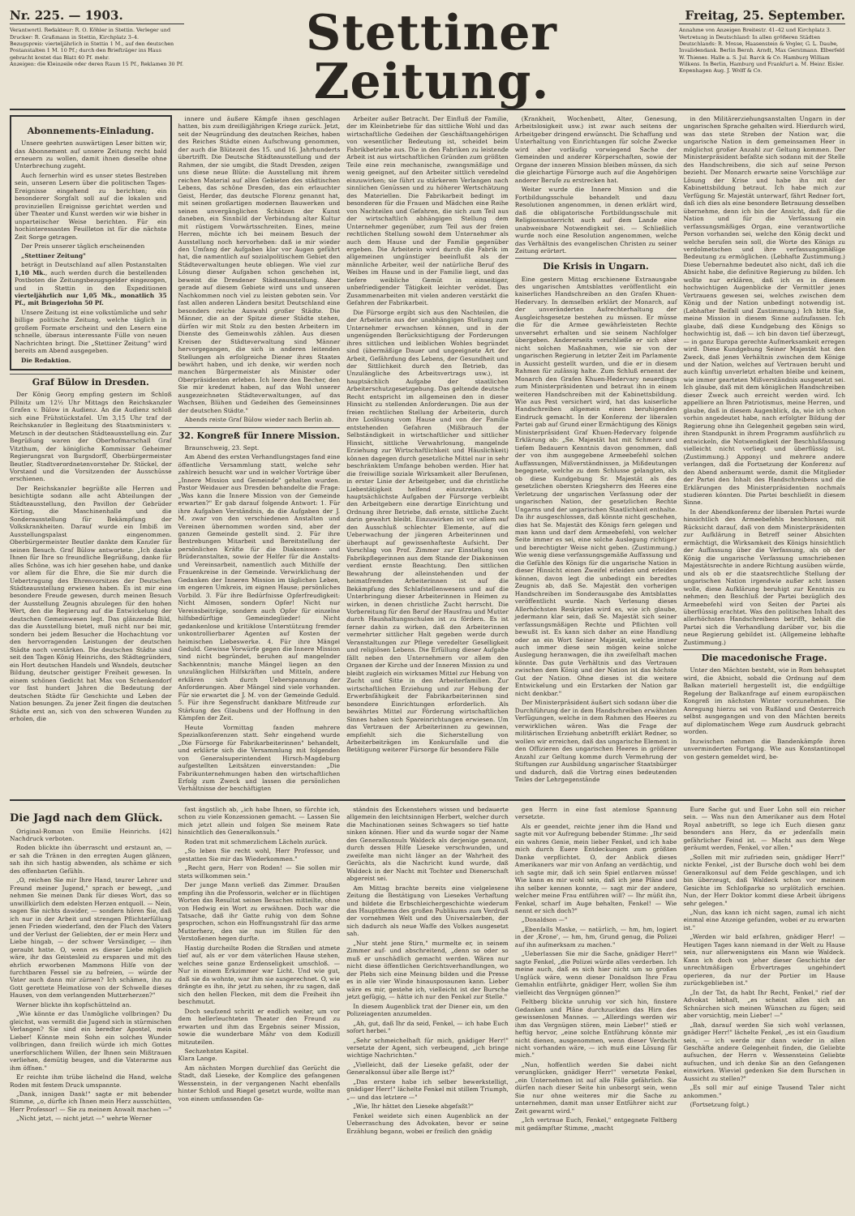Nr. 225. — 1903.
Verantwortl. Redakteur: R. O. Köhler in Stettin. Verleger und Drucker: R. Graßmann in Stettin, Kirchplatz 3–4.
Bezugspreis: vierteljährlich in Stettin 1 M., auf den deutschen Postanstalten 1 M. 10 Pf.; durch den Briefträger ins Haus gebracht kostet das Blatt 40 Pf. mehr.
Anzeigen: die Kleinzeile oder deren Raum 15 Pf., Reklamen 30 Pf.
Stettiner Zeitung.
Freitag, 25. September.
Annahme von Anzeigen Breitestr. 41–42 und Kirchplatz 3.
Vertretung in Deutschland: In allen größeren Städten Deutschlands: R. Mosse, Haasenstein & Vogler, G. L. Daube, Invalidendank. Berlin Bernh. Arndt, Max Gerstmann. Elberfeld W. Thienes. Halle a. S. Jul. Barck & Co. Hamburg William Wilkens. In Berlin, Hamburg und Frankfurt a. M. Heinr. Eisler. Kopenhagen Aug. J. Wolff & Co.
Abonnements-Einladung.
Unsere geehrten auswärtigen Leser bitten wir, das Abonnement auf unsere Zeitung recht bald erneuern zu wollen, damit ihnen dieselbe ohne Unterbrechung zugeht.
Auch fernerhin wird es unser stetes Bestreben sein, unseren Lesern über die politischen Tages-Ereignisse eingehend zu berichten; ein besonderer Sorgfalt soll auf die lokalen und provinziellen Ereignisse gerichtet werden und über Theater und Kunst werden wir wie bisher in unparteiischer Weise berichten. Für ein hochinteressantes Feuilleton ist für die nächste Zeit Sorge getragen.
Der Preis unserer täglich erscheinenden
„Stettiner Zeitung"
beträgt in Deutschland auf allen Postanstalten 1,10 Mk., auch werden durch die bestellenden Postboten die Zeitungsbezugsgelder eingezogen, und in Stettin in den Expeditionen vierteljährlich nur 1,05 Mk., monatlich 35 Pf., mit Bringerlohn 50 Pf.
Unsere Zeitung ist eine volkstümliche und sehr billige politische Zeitung, welche täglich in großem Formate erscheint und den Lesern eine schnelle, überaus interessante Fülle von neuen Nachrichten bringt. Die „Stettiner Zeitung" wird bereits am Abend ausgegeben.
Die Redaktion.
Graf Bülow in Dresden.
Der König Georg empfing gestern im Schloß Pillnitz um 12½ Uhr Mittags den Reichskanzler Grafen v. Bülow in Audienz. An die Audienz schloß sich eine Frühstückstafel. Um 3,15 Uhr traf der Reichskanzler in Begleitung des Staatsministers v. Metzsch in der deutschen Städteausstellung ein. Zur Begrüßung waren der Oberhofmarschall Graf Vitzthum, der königliche Kommissar Geheimer Regierungsrat von Burgsdorff, Oberbürgermeister Beutler, Stadtverordnetenvorsteher Dr. Stöckel, der Vorstand und die Vorsitzenden der Ausschüsse erschienen.
Der Reichskanzler begrüßte alle Herren und besichtigte sodann alle acht Abteilungen der Städteausstellung, den Pavillon der Gebrüder Körting, die Maschinenhalle und die Sonderausstellung für Bekämpfung der Volkskrankheiten. Darauf wurde ein Imbiß im Ausstellungspalast eingenommen. Oberbürgermeister Beutler dankte dem Kanzler für seinen Besuch. Graf Bülow antwortete: „Ich danke Ihnen für Ihre so freundliche Begrüßung, danke für alles Schöne, was ich hier gesehen habe, und danke vor allem für die Ehre, die Sie mir durch die Uebertragung des Ehrenvorsitzes der Deutschen Städteausstellung erwiesen haben. Es ist mir eine besondere Freude gewesen, durch meinen Besuch der Ausstellung Zeugnis abzulegen für den hohen Wert, den die Regierung auf die Entwickelung der deutschen Gemeinwesen legt. Das glänzende Bild, das die Ausstellung bietet, muß nicht nur bei mir, sondern bei jedem Besucher die Hochachtung vor den hervorragenden Leistungen der deutschen Städte noch verstärken. Die deutschen Städte sind seit den Tagen König Heinrichs, des Städtegründers, ein Hort deutschen Handels und Wandels, deutscher Bildung, deutscher geistiger Freiheit gewesen. In einem schönen Gedicht hat Max von Schenkendorf vor fast hundert Jahren die Bedeutung der deutschen Städte für Geschichte und Leben der Nation besungen. Zu jener Zeit fingen die deutschen Städte erst an, sich von den schweren Wunden zu erholen, die
innere und äußere Kämpfe ihnen geschlagen hatten, bis zum dreißigjährigen Kriege zurück. Jetzt, seit der Neugründung des deutschen Reiches, haben des Reiches Städte einen Aufschwung genommen, der auch die Blütezeit des 15. und 16. Jahrhunderts übertrifft. Die Deutsche Städteausstellung und der Rahmen, der sie umgibt, die Stadt Dresden, zeigen uns diese neue Blüte: die Ausstellung mit ihrem reichen Material auf allen Gebieten des städtischen Lebens, das schöne Dresden, das ein erlauchter Geist, Herder, das deutsche Florenz genannt hat, mit seinen großartigen modernen Bauwerken und seinen unvergänglichen Schätzen der Kunst daneben, ein Sinnbild der Verbindung alter Kultur mit rüstigem Vorwärtsschreiten. Eines, meine Herren, möchte ich bei meinem Besuch der Ausstellung noch hervorheben: daß ie mir wieder den Umfang der Aufgaben klar vor Augen geführt hat, die namentlich auf sozialpolitischem Gebiet den Städteverwaltungen heute obliegen. Wie viel zur Lösung dieser Aufgaben schon geschehen ist, beweist die Dresdener Städteausstellung. Aber gerade auf diesem Gebiete wird uns und unseren Nachkommen noch viel zu leisten geboten sein. Vor fast allen anderen Ländern besitzt Deutschland eine besonders reiche Auswahl großer Städte. Die Männer, die an der Spitze dieser Städte stehen, dürfen wir mit Stolz zu den besten Arbeitern im Dienste des Gemeinwohls zählen. Aus diesen Kreisen der Städteverwaltung sind Männer hervorgegangen, die sich in anderen leitenden Stellungen als erfolgreiche Diener ihres Staates bewährt haben, und ich denke, wir werden noch manchen Bürgermeister als Minister oder Oberpräsidenten erleben. Ich leere den Becher, den Sie mir kredenzt haben, auf das Wohl unserer ausgezeichneten Städteverwaltungen, auf das Wachsen, Blühen und Gedeihen des Gemeinsinnes der deutschen Städte."
Abends reiste Graf Bülow wieder nach Berlin ab.
32. Kongreß für Innere Mission.
Braunschweig, 23. Sept.
Am Abend des ersten Verhandlungstages fand eine öffentliche Versammlung statt, welche sehr zahlreich besucht war und in welcher Vorträge über „Innere Mission und Gemeinde" gehalten wurden. Pastor Weidauer aus Dresden behandelte die Frage: „Was kann die Innere Mission von der Gemeinde erwarten?" Er gab darauf folgende Antwort: 1. Für ihre Aufgaben Verständnis, da die Aufgaben der J. M. zwar von den verschiedenen Anstalten und Vereinen übernommen worden sind, aber der ganzen Gemeinde gestellt sind. 2. Für ihre Bestrebungen Mitarbeit und Bereitstellung der persönlichen Kräfte für die Diakonissen- und Brüderanstalten, sowie der Helfer für die Anstalts- und Vereinsarbeit, namentlich auch Mithilfe der Frauenkreise in der Gemeinde. Verwirklichung der Gedanken der Inneren Mission im täglichen Leben, im engeren Umkreis, im eignen Hause; persönliches Vorbild. 3. Für ihre Bedürfnisse Opferfreudigkeit: Nicht Almosen, sondern Opfer! Nicht nur Vereinsbeiträge, sondern auch Opfer für einzelne hilfsbedürftige Gemeindeglieder! Nicht gedankenlose und kritiklose Unterstützung fremder unkontrollierbarer Agenten auf Kosten der heimischen Liebeswerke. 4. Für ihre Mängel Geduld. Gewisse Vorwürfe gegen die Innere Mission sind nicht begründet, beruhen auf mangelnder Sachkenntnis; manche Mängel liegen an den unzulänglichen Hilfskräften und Mitteln, andere erklären sich durch Ueberspannung der Anforderungen. Aber Mängel sind viele vorhanden. Für sie erwartet die J. M. von der Gemeinde Geduld. 5. Für ihre Segensfrucht dankbare Mitfreude zur Stärkung des Glaubens und der Hoffnung in den Kämpfen der Zeit.
Heute Vormittag fanden mehrere Spezialkonferenzen statt. Sehr eingehend wurde „Die Fürsorge für Fabrikarbeiterinnen" behandelt, und erklärte sich die Versammlung mit folgenden von Generalsuperintendent Hirsch-Magdeburg aufgestellten Leitsätzen einverstanden: „Die Fabrikunternehmungen haben den wirtschaftlichen Erfolg zum Zweck und lassen die persönlichen Verhältnisse der beschäftigten
Arbeiter außer Betracht. Der Einfluß der Familie, der im Kleinbetriebe für das sittliche Wohl und das wirtschaftliche Gedeihen der Geschäftsangehörigen von wesentlicher Bedeutung ist, scheidet beim Fabrikbetriebe aus. Die in den Fabriken zu leistende Arbeit ist aus wirtschaftlichen Gründen zum größten Teile eine rein mechanische, zwangsmäßige und wenig geeignet, auf den Arbeiter sittlich veredelnd einzuwirken; sie führt zu stärkerem Verlangen nach sinnlichen Genüssen und zu höherer Wertschätzung des Materiellen. Die Fabrikarbeit bedingt im besonderen für die Frauen und Mädchen eine Reihe von Nachteilen und Gefahren, die sich zum Teil aus der wirtschaftlich abhängigen Stellung dem Unternehmer gegenüber, zum Teil aus der freien rechtlichen Stellung sowohl dem Unternehmer als auch dem Hause und der Familie gegenüber ergeben. Die Arbeiterin wird durch die Fabrik im allgemeinen ungünstiger beeinflußt als der männliche Arbeiter, weil der natürliche Beruf des Weibes im Hause und in der Familie liegt, und das tiefere weibliche Gemüt in einseitiger, unbefriedigender Tätigkeit leichter verödet. Das Zusammenarbeiten mit vielen anderen verstärkt die Gefahren der Fabrikarbeit.
Die Fürsorge ergibt sich aus den Nachteilen, die der Arbeiterin aus der unabhängigen Stellung zum Unternehmer erwachsen können, und in der ungenügenden Berücksichtigung der Forderungen ihres sittlichen und leiblichen Wohles begründet sind (übermäßige Dauer und ungeeignete Art der Arbeit, Gefährdung des Lebens, der Gesundheit und der Sittlichkeit durch den Betrieb, das Unzulängliche des Arbeitsvertrags usw.), ist hauptsächlich Aufgabe der staatlichen Arbeiterschutzgesetzgebung. Das geltende deutsche Recht entspricht im allgemeinen den in dieser Hinsicht zu stellenden Anforderungen. Die aus der freien rechtlichen Stellung der Arbeiterin, durch ihre Loslösung vom Hause und von der Familie entstehenden Gefahren (Mißbrauch der Selbständigkeit in wirtschaftlicher und sittlicher Hinsicht, sittliche Verwahrlosung, mangelnde Erziehung zur Wirtschaftlichkeit und Häuslichkeit) können dagegen durch gesetzliche Mittel nur in sehr beschränktem Umfange behoben werden. Hier hat die freiwillige soziale Wirksamkeit aller Berufenen, in erster Linie der Arbeitgeber, und die christliche Liebestätigkeit helfend einzutreten. Als hauptsächlichste Aufgaben der Fürsorge verbleibt den Arbeitgebern eine derartige Einrichtung und Ordnung ihrer Betriebe, daß ernste, sittliche Zucht darin gewahrt bleibt. Einzuwirken ist vor allem auf den Ausschluß schlechter Elemente, auf die Ueberwachung der jüngeren Arbeiterinnen und überhaupt auf gewissenhafteste Aufsicht. Der Vorschlag von Prof. Zimmer zur Einstellung von Fabrikpflegerinnen aus dem Stande der Diakonissen verdient ernste Beachtung. Den sittlichen Bewahrung der alleinstehenden und der heimatfremden Arbeiterinnen ist auf die Bekämpfung des Schlafstellenwesens und auf die Unterbringung dieser Arbeiterinnen in Heimen zu wirken, in denen christliche Zucht herrscht. Die Vorbereitung für den Beruf der Hausfrau und Mutter durch Haushaltungsschulen ist zu fördern. Es ist ferner dahin zu wirken, daß den Arbeiterinnen vermehrter sittlicher Halt gegeben werde durch Veranstaltungen zur Pflege veredelter Geselligkeit und religiösen Lebens. Die Erfüllung dieser Aufgabe fällt neben den Unternehmern vor allem den Organen der Kirche und der Inneren Mission zu und bleibt zugleich ein wirksames Mittel zur Hebung von Zucht und Sitte in den Arbeiterfamilien. Zur wirtschaftlichen Erziehung und zur Hebung der Erwerbsfähigkeit der Fabrikarbeiterinnen sind besondere Einrichtungen erforderlich. Als bewährtes Mittel zur Förderung wirtschaftlichen Sinnes haben sich Spareinrichtungen erwiesen. Um das Vertrauen der Arbeiterinnen zu gewinnen, empfiehlt sich die Sicherstellung von Arbeiterbeiträgen im Konkursfalle und die Betätigung weiterer Fürsorge für besondere Fälle
(Krankheit, Wochenbett, Alter, Genesung, Arbeitslosigkeit usw.) ist zwar auch seitens der Arbeitgeber dringend erwünscht. Die Schaffung und Unterhaltung von Einrichtungen für solche Zwecke wird aber vorläufig vorwiegend Sache der Gemeinden und anderer Körperschaften, sowie der Organe der inneren Mission bleiben müssen, da sich die gleichartige Fürsorge auch auf die Angehörigen anderer Berufe zu erstrecken hat.
Weiter wurde die Innere Mission und die Fortbildungsschule behandelt und dazu Resolutionen angenommen, in denen erklärt wird, daß die obligatorische Fortbildungsschule mit Religionsunterricht auch auf dem Lande eine unabweisbare Notwendigkeit sei. — Schließlich wurde noch eine Resolution angenommen, welche das Verhältnis des evangelischen Christen zu seiner Zeitung erörtert.
Die Krisis in Ungarn.
Eine gestern Mittag erschienene Extraausgabe des ungarischen Amtsblattes veröffentlicht ein kaiserliches Handschreiben an den Grafen Khuen-Hedervary. In demselben erklärt der Monarch, auf der unveränderten Aufrechterhaltung der Ausgleichsgesetze bestehen zu müssen. Er müsse die für die Armee gewährleisteten Rechte unversehrt erhalten und sie seinem Nachfolger übergeben. Andererseits verschließe er sich aber nicht solchen Maßnahmen, wie sie von der ungarischen Regierung in letzter Zeit im Parlamente in Aussicht gestellt wurden, und die er in diesem Rahmen für zulässig halte. Zum Schluß ernennt der Monarch den Grafen Khuen-Hedervary neuerdings zum Ministerpräsidenten und betraut ihn in einem weiteren Handschreiben mit der Kabinettsbildung. Wie aus Pest versichert wird, hat das kaiserliche Handschreiben allgemein einen beruhigenden Eindruck gemacht. In der Konferenz der liberalen Partei gab auf Grund einer Ermächtigung des Königs Ministerpräsident Graf Khuen-Hedervary folgende Erklärung ab: „Se. Majestät hat mit Schmerz und tiefem Bedauern Kenntnis davon genommen, daß der von ihm ausgegebene Armeebefehl solchen Auffassungen, Mißverständnissen, ja Mißdeutungen begegnete, welche zu dem Schlusse gelangten, als ob diese Kundgebung Sr. Majestät als des gesetzlichen obersten Kriegsherrn des Heeres eine Verletzung der ungarischen Verfassung oder der ungarischen Nation, der gesetzlichen Rechte Ungarns und der ungarischen Staatlichkeit enthalte. Da ihr ausgeschlossen, daß könnte nicht geschehen, dies hat Se. Majestät des Königs fern gelegen und man kann und darf dem Armeebefehl, von welcher Seite immer es sei, eine solche Auslegung richtiger und berechtigter Weise nicht geben. (Zustimmung.) Wie wenig diese verfassungsgemäße Auffassung und die Gefühle des Königs für die ungarische Nation in dieser Hinsicht einen Zweifel erleiden und erleiden können, davon legt die unbedingt ein beredtes Zeugnis ab, daß Se. Majestät den vorherigen Handschreiben im Sonderausgabe des Amtsblattes veröffentlicht wurde. Nach Verlesung dieses Allerhöchsten Reskriptes wird es, wie ich glaube, jedermann klar sein, daß Se. Majestät sich seiner verfassungsmäßigen Rechte und Pflichten voll bewußt ist. Es kann sich daher an eine Handlung oder an ein Wort Seiner Majestät, welche immer auch immer diese sein mögen keine solche Auslegung heranwagen, die ihn zweifelhaft machen könnte. Das gute Verhältnis und das Vertrauen zwischen dem König und der Nation ist das höchste Gut der Nation. Ohne dieses ist die weitere Entwickelung und ein Erstarken der Nation gar nicht denkbar."
Der Ministerpräsident äußert sich sodann über die Durchführung der in dem Handschreiben erwähnten Verfügungen, welche in dem Rahmen des Heeres zu verwirklichen wären. Was die Frage der militärischen Erziehung anbetrifft erklärt Redner, so wollen wir erreichen, daß das ungarische Element in den Offizieren des ungarischen Heeres in größerer Anzahl zur Geltung komme durch Vermehrung der Stiftungen zur Ausbildung ungarischer Staatsbürger und dadurch, daß die Vortrag eines bedeutenden Teiles der Lehrgegenstände
in den Militärerziehungsanstalten Ungarn in der ungarischen Sprache gehalten wird. Hierdurch wird, was das stete Streben der Nation war, die ungarische Nation in dem gemeinsamen Heer in möglichst großer Anzahl zur Geltung kommen. Der Ministerpräsident befaßte sich sodann mit der Stelle des Handschreibens, die sich auf seine Person bezieht. Der Monarch erwarte seine Vorschläge zur Lösung der Krise und habe ihn mit der Kabinettsbildung betraut. Ich habe mich zur Verfügung Sr. Majestät unterwarf, fährt Redner fort, daß ich dies als eine besondere Betrauung desselben übernehme, denn ich bin der Ansicht, daß für die Nation und für die Verfassung ein verfassungsmäßiges Organ, eine verantwortliche Person vorhanden sei, welche den König deckt und welche berufen sein soll, die Worte des Königs zu verdolmetschen und ihre verfassungsmäßige Bedeutung zu ermöglichen. (Lebhafte Zustimmung.) Diese Uebernahme bedeutet also nicht, daß ich die Absicht habe, die definitive Regierung zu bilden. Ich wollte nur erklären, daß ich es in diesem hochwichtigen Augenblicke der Vermittler jenes Vertrauens gewesen sei, welches zwischen dem König und der Nation unbedingt notwendig ist. (Lebhafter Beifall und Zustimmung.) Ich bitte Sie, meine Mission in diesem Sinne aufzufassen. Ich glaube, daß diese Kundgebung des Königs so hochwichtig ist, daß — ich bin davon tief überzeugt, — in ganz Europa gerechte Aufmerksamkeit erregen wird. Diese Kundgebung Seiner Majestät hat den Zweck, daß jenes Verhältnis zwischen dem Könige und der Nation, welches auf Vertrauen beruht und auch künftig unverletzt erhalten bleibe und keinem, wie immer gearteten Mißverständnis ausgesetzt sei. Ich glaube, daß mit dem königlichen Handschreiben dieser Zweck auch erreicht werden wird. Ich appelliere an Ihren Patriotismus, meine Herren, und glaube, daß in diesem Augenblick, da, wie ich schon vorhin angedeutet habe, nach erfolgter Bildung der Regierung ohne ihn Gelegenheit gegeben sein wird, ihren Standpunkt in ihrem Programm ausführlich zu entwickeln, die Notwendigkeit der Beschlußfassung vielleicht nicht vorliegt und überflüssig ist. (Zustimmung.) Apponyi und mehrere andere verlangen, daß die Fortsetzung der Konferenz auf den Abend anberaumt werde, damit die Mitglieder der Partei den Inhalt des Handschreibens und die Erklärungen des Ministerpräsidenten nochmals studieren könnten. Die Partei beschließt in diesem Sinne.
In der Abendkonferenz der liberalen Partei wurde hinsichtlich des Armeebefehls beschlossen, mit Rücksicht darauf, daß von dem Ministerpräsidenten zur Aufklärung in Betreff seiner Absichten ermächtigt, die Wirksamkeit des Königs hinsichtlich der Auffassung über die Verfassung, als ob der König die ungarische Verfassung umschriebenen Majestätsrechte in andere Richtung ausüben würde, und als ob er die staatsrechtliche Stellung der ungarischen Nation irgendwie außer acht lassen wolle, diese Aufklärung beruhigt zur Kenntnis zu nehmen; den Beschluß der Partei bezüglich des Armeebefehl wird von Seiten der Partei als überflüssig erachtet. Was den politischen Inhalt des allerhöchsten Handschreibens betrifft, behält die Partei sich die Verhandlung darüber vor, bis die neue Regierung gebildet ist. (Allgemeine lebhafte Zustimmung.)
Die macedonische Frage.
Unter den Mächten besteht, wie in Rom behauptet wird, die Absicht, sobald die Ordnung auf dem Balkan materiell hergestellt ist, die endgültige Regelung der Balkanfrage auf einem europäischen Kongreß im nächsten Winter vorzunehmen. Die Anregung hierzu sei von Rußland und Oesterreich selbst ausgegangen und von den Mächten bereits auf diplomatischem Wege zum Ausdruck gebracht worden.
Inzwischen nehmen die Bandenkämpfe ihren unverminderten Fortgang. Wie aus Konstantinopel von gestern gemeldet wird, be-
Die Jagd nach dem Glück.
Original-Roman von Emilie Heinrichs. [42] Nachdruck verboten.
Roden blickte ihn überrascht und erstaunt an, — er sah die Tränen in den erregten Augen glänzen, sah ihn sich hastig abwenden, als schäme er sich des offenbarten Gefühls.
„O, reichen Sie mir Ihre Hand, teurer Lehrer und Freund meiner Jugend," sprach er bewegt, „und nehmen Sie meinen Dank für dieses Wort, das so unwillkürlich dem edelsten Herzen entquoll. — Nein, sagen Sie nichts dawider, — sondern hören Sie, daß ich nur in der Arbeit und strengen Pflichterfüllung jenen Frieden wiederfand, den der Fluch des Vaters und der Verlust der Geliebten, der er mein Herz und Liebe hingab, — der schwer Versündiger, — ihm geraubt hatte. O, wenn es dieser Liebe möglich wäre, ihr das Geistesleid zu ersparen und mit des ehrlich erworbenen Mammons Hilfe von der furchtbaren Fessel sie zu befreien, — würde der Vater auch dann mir zürnen? Ich schämen, ihn zu Gott gerettete Heimatlose von der Schwelle dieses Hauses, von dem verlangenden Mutterherzen?"
Werner blickte ihn kopfschüttelnd an.
„Wie könnte er das Unmögliche vollbringen? Du gleichst, was vermißt die Jugend sich in stürmischen Verlangen? Sie sind ein beredter Apostel, mein Lieber! Könnte mein Sohn ein solches Wunder vollbringen, dann freilich würde ich mich Gottes unerforschlichem Willen, der Ihnen sein Mißtrauen verliehen, demütig beugen, und die Vaterarme aus ihm öffnen."
Er reichte ihm trübe lächelnd die Hand, welche Roden mit festem Druck umspannte.
„Dank, innigen Dank!" sagte er mit bebender Stimme, „o, dürfte ich Ihnen mein Herz ausschütten, Herr Professor! — Sie zu meinem Anwalt machen —"
„Nicht jetzt, — nicht jetzt —" wehrte Werner
fast ängstlich ab, „ich habe Ihnen, so fürchte ich, schon zu viele Konzessionen gemacht. — Lassen Sie mich jetzt allein und folgen Sie meinem Rate hinsichtlich des Generalkonsuls."
Roden trat mit schmerzlichem Lächeln zurück.
„So leben Sie recht wohl, Herr Professor, und gestatten Sie mir das Wiederkommen."
„Recht gern, Herr von Roden! — Sie sollen mir stets willkommen sein."
Der junge Mann verließ das Zimmer. Draußen empfing ihn die Professorin, welcher er in flüchtigen Worten das Resultat seines Besuches mitteilte, ohne von Hedwig ein Wort zu erwähnen. Doch war die Tatsache, daß ihr Gatte ruhig von dem Sohne gesprochen, schon ein Hoffnungsstrahl für das arme Mutterherz, den sie nun im Stillen für den Verstoßenen hegen durfte.
Hastig durcheilte Roden die Straßen und atmete tief auf, als er vor dem väterlichen Hause stehen, welches seine ganze Erdenseligkeit umschloß. — Nur in einem Erkzimmer war Licht. Und wie gut, daß sie da wohnte, war ihm sie ausgerechnet. O, wie drängte es ihn, ihr jetzt zu sehen, ihr zu sagen, daß sich den hellen Flecken, mit dem die Freiheit ihn beschmutzt.
Doch seufzend schritt er endlich weiter, um vor dem hellerleuchteten Theater den Freund zu erwarten und ihm das Ergebnis seiner Mission, sowie die wunderbare Mähr von dem Kodizill mitzuteilen.
Sechzehntes Kapitel.
Klara Lange.
Am nächsten Morgen durchlief das Gerücht die Stadt, daß Lieseke, der Komplice des gefangenen Wessenstein, in der vergangenen Nacht ebenfalls hinter Schloß und Riegel gesetzt wurde, wollte man von einem umfassenden Ge-
ständnis des Eckenstehers wissen und bedauerte allgemein den leichtsinnigen Herbert, welcher durch die Machinationen seines Schwagers so tief hatte sinken können. Hier und da wurde sogar der Name des Generalkonsuls Waldeck als derjenige genannt, durch dessen Hilfe Lieseke verschwunden, und zweifelte man nicht länger an der Wahrheit des Gerüchts, als die Nachricht kund wurde, daß Waldeck in der Nacht mit Tochter und Dienerschaft abgereist sei.
Am Mittag brachte bereits eine vielgelesene Zeitung die Bestätigung von Liesekes Verhaftung und bildete die Erbschleichergeschichte wiederum das Hauptthema des großen Publikums zum Verdruß der vornehmen Welt und des Universalerben, der sich dadurch als neue Waffe des Volkes ausgesetzt sah.
„Nur steht jene Stirn," murmelte er, in seinem Zimmer auf- und abschreitend, „denn so oder so muß er unschädlich gemacht werden. Wären nur nicht diese öffentlichen Gerichtsverhandlungen, wo der Plebs sich eine Meinung bilden und die Presse es in alle vier Winde hinausposaunen kann. Lieber wäre es mir, gestehe ich, vielleicht ist der Bursche jetzt gefügig, — hätte ich nur den Fenkel zur Stelle."
In diesem Augenblick trat der Diener ein, um den Polizeiagenten anzumelden.
„Ah, gut, daß Ihr da seid, Fenkel, — ich habe Euch sofort herbei."
„Sehr schmeichelhaft für mich, gnädiger Herr!" versetzte der Agent, sich verbeugend, „ich bringe wichtige Nachrichten."
„Vielleicht, daß der Lieseke gefaßt, oder der Generalkonsul über alle Berge ist?"
„Das erstere habe ich selber bewerkstelligt, gnädiger Herr!" lächelte Fenkel mit stillem Triumph, „— und das letztere —"
„Wie, Ihr hättet den Lieseke abgefaßt?"
Fenkel weidete sich einen Augenblick an der Ueberraschung des Advokaten, bevor er seine Erzählung begann, wobei er freilich den gnädig
gen Herrn in eine fast atemlose Spannung versetzte.
Als er geendet, reichte jener ihm die Hand und sagte mit vor Aufregung bebender Stimme: „Ihr seid ein wahres Genie, mein lieber Fenkel, und ich habe mich durch Euere Entdeckungen zum größten Danke verpflichtet. O, der Anblick dieses Amerikaners war mir von Anfang an verdächtig, und ich sagte mir, daß ich sein Spiel entlarven müsse! Wie kann es mir wohl sein, daß ich jene Pläne und ihn selber kennen konnte, — sagt mir der andere, welcher meine Frau entführen will? — Ihr müßt ihn, Fenkel, scharf im Auge behalten, Fenkel! — Wie nennt er sich doch?"
„Donaldson —"
„Ebenfalls Maske, — natürlich, — hm, hm, logiert in der ‚Krone', — hm, hm, Grund genug, die Polizei auf ihn aufmerksam zu machen."
„Ueberlassen Sie mir die Sache, gnädiger Herr!" sagte Fenkel, „die Polizei würde alles verderben. Ich meine auch, daß es sich hier nicht um so großes Unglück wäre, wenn dieser Donaldson Ihre Frau Gemahlin entführte, gnädiger Herr, wollen Sie ihm vielleicht das Vergnügen gönnen?"
Feltberg blickte unruhig vor sich hin, finstere Gedanken und Pläne durchzuckten das Hirn des gewissenlosen Mannes. — „Allerdings werden wir ihm das Vergnügen stören, mein Lieber!" stieß er heftig hervor, „eine solche Entführung könnte mir nicht dienen, ausgenommen, wenn dieser Verdacht nicht vorhanden wäre, — ich muß eine Lösung für mich."
„Nun, hoffentlich werden Sie dabei nicht verunglücken, gnädiger Herr!" versetzte Fenkel, „ein Unternehmen ist auf alle Fälle gefährlich. Sie dürfen nach dieser Seite hin unbesorgt sein, wenn Sie nur ohne weiteres mir die Sache zu unternehmen, damit man unser Entführer nicht zur Zeit gewarnt wird."
„Ich vertraue Euch, Fenkel," entgegnete Feltberg mit gedämpfter Stimme, „macht
Eure Sache gut und Euer Lohn soll ein reicher sein. — Was nun den Amerikaner aus dem Hotel Royal anbetrifft, so lege ich Euch diesen ganz besonders ans Herz, da er jedenfalls mein gefährlicher Feind ist. — Macht aus dem Wege geräumt werden, Fenkel, vor allen."
„Sollen mit mir zufrieden sein, gnädiger Herr!" nickte Fenkel, „ist der Bursche doch wohl bei dem Generalkonsul auf dem Felde geschlagen, und ich bin überzeugt, daß Waldeck schon vor meinem Gesichte im Schloßparke so urplötzlich erschien. Nun, der Herr Doktor kommt diese Arbeit übrigens sehr gelegen."
„Nun, das kann ich nicht sagen, zumal ich nicht einmal eine Anzeige gefunden, wobei er zu erwarten ist."
„Werden wir bald erfahren, gnädiger Herr! — Heutigen Tages kann niemand in der Welt zu Hause sein, nur allerwenigstens ein Mann wie Waldeck. Kann ich doch von jeher dieser Geschichte der unrechtmäßigen Erbvertrages ungehindert operieren, da nur der Portier im Hause zurückgeblieben ist."
„In der Tat, da habt Ihr Recht, Fenkel," rief der Advokat lebhaft, „es scheint alles sich an Schnürchen sich meinen Wünschen zu fügen; seid aber vorsichtig, mein Lieber! —"
„Bah, darauf werden Sie sich wohl verlassen, gnädiger Herr!" lächelte Fenkel, „es ist ein Gaudium sein, — ich werde mir dann wieder in allen Geschäfte andere Gelegenheit finden, die Geliebte aufsuchen, der Herrn v. Wessensteins Geliebte aufsuchen, und ich denke Sie an den Gefangenen einwirken. Wieviel gedenken Sie dem Burschen in Aussicht zu stellen?"
„Es soll mir auf einige Tausend Taler nicht ankommen."
(Fortsetzung folgt.)